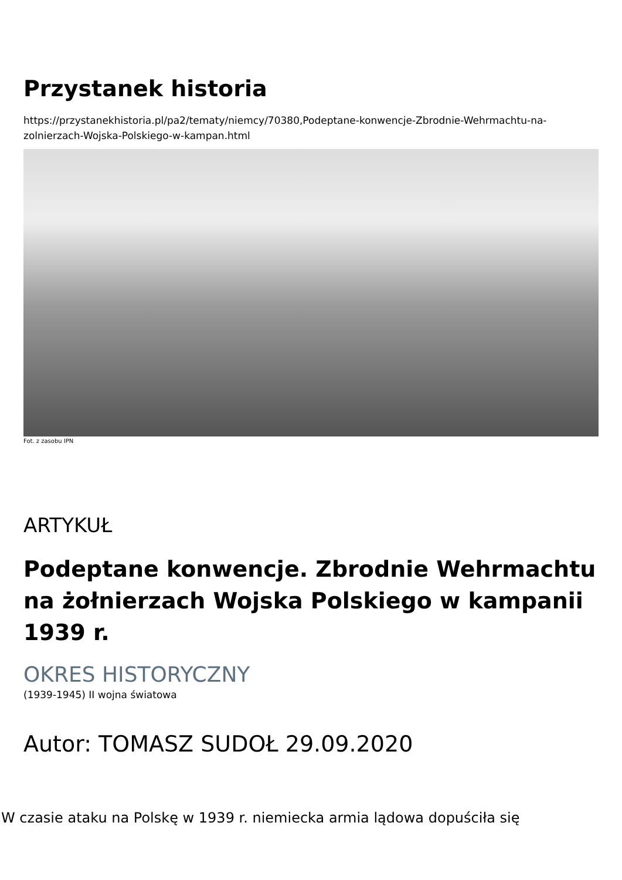Przystanek historia
https://przystanekhistoria.pl/pa2/tematy/niemcy/70380,Podeptane-konwencje-Zbrodnie-Wehrmachtu-na-zolnierzach-Wojska-Polskiego-w-kampan.html
Fot. z zasobu IPN
ARTYKUŁ
Podeptane konwencje. Zbrodnie Wehrmachtu na żołnierzach Wojska Polskiego w kampanii 1939 r.
OKRES HISTORYCZNY
(1939-1945) II wojna światowa
Autor: TOMASZ SUDOŁ 29.09.2020
W czasie ataku na Polskę w 1939 r. niemiecka armia lądowa dopuściła się